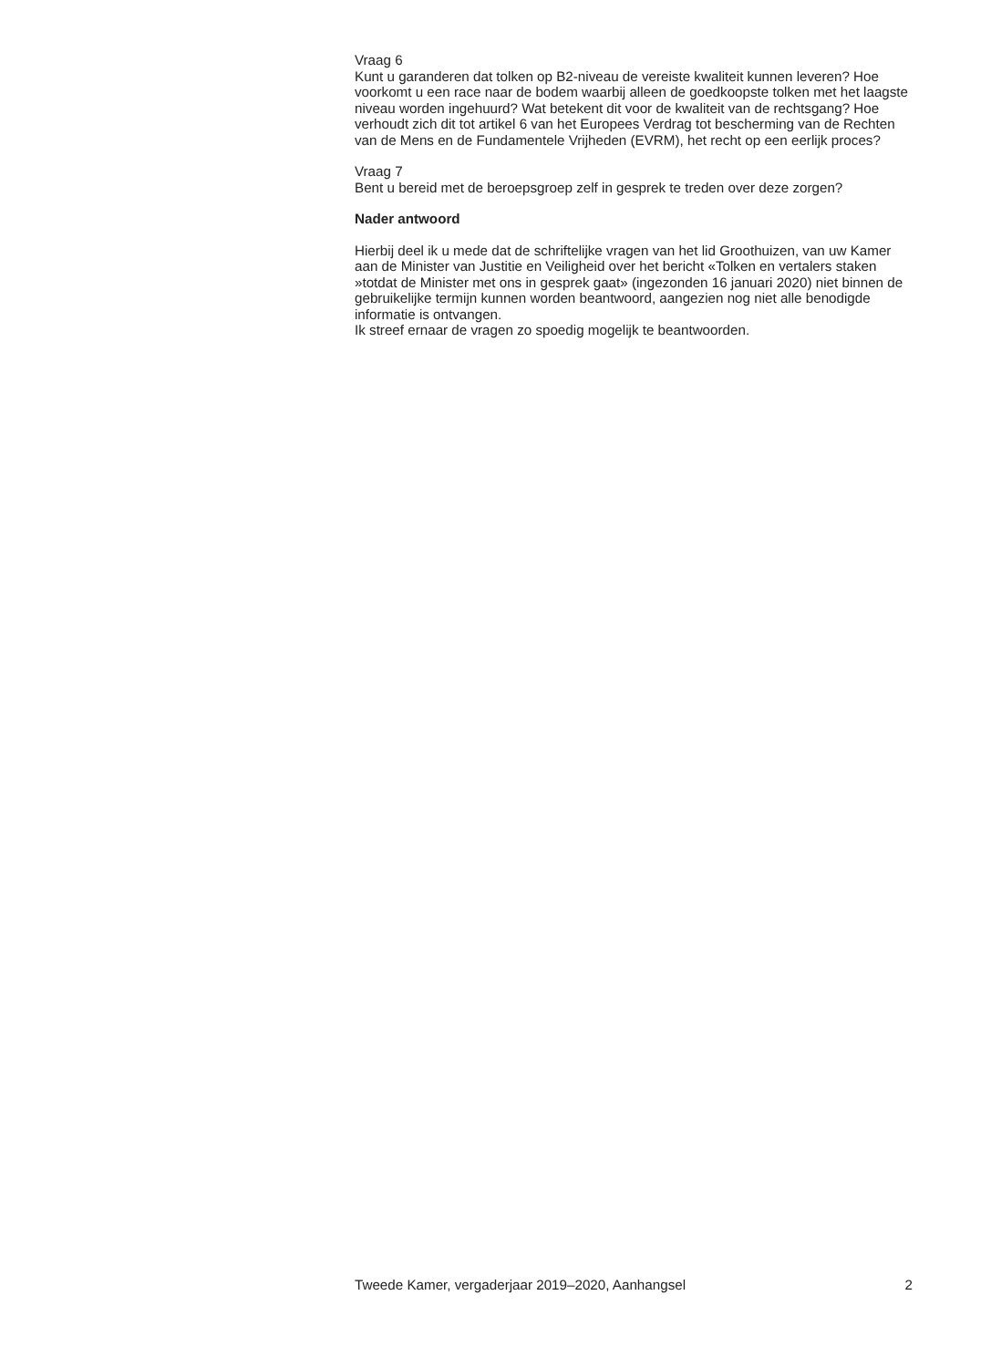Vraag 6
Kunt u garanderen dat tolken op B2-niveau de vereiste kwaliteit kunnen leveren? Hoe voorkomt u een race naar de bodem waarbij alleen de goedkoopste tolken met het laagste niveau worden ingehuurd? Wat betekent dit voor de kwaliteit van de rechtsgang? Hoe verhoudt zich dit tot artikel 6 van het Europees Verdrag tot bescherming van de Rechten van de Mens en de Fundamentele Vrijheden (EVRM), het recht op een eerlijk proces?
Vraag 7
Bent u bereid met de beroepsgroep zelf in gesprek te treden over deze zorgen?
Nader antwoord
Hierbij deel ik u mede dat de schriftelijke vragen van het lid Groothuizen, van uw Kamer aan de Minister van Justitie en Veiligheid over het bericht «Tolken en vertalers staken »totdat de Minister met ons in gesprek gaat» (ingezonden 16 januari 2020) niet binnen de gebruikelijke termijn kunnen worden beantwoord, aangezien nog niet alle benodigde informatie is ontvangen.
Ik streef ernaar de vragen zo spoedig mogelijk te beantwoorden.
Tweede Kamer, vergaderjaar 2019–2020, Aanhangsel 2